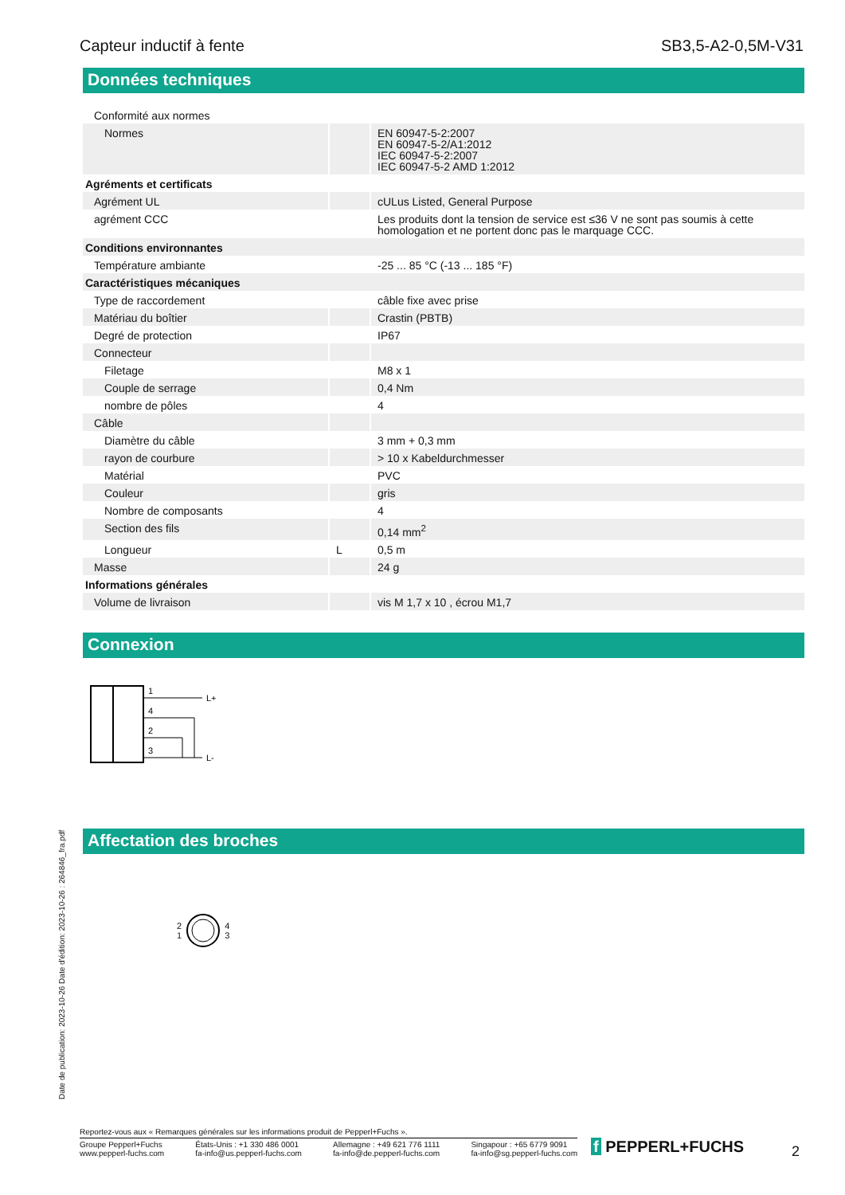Capteur inductif à fente SB3,5-A2-0,5M-V31
Données techniques
| Conformité aux normes | | |
| Normes | | EN 60947-5-2:2007 EN 60947-5-2/A1:2012 IEC 60947-5-2:2007 IEC 60947-5-2 AMD 1:2012 |
| Agréments et certificats | | |
| Agrément UL | | cULus Listed, General Purpose |
| agrément CCC | | Les produits dont la tension de service est ≤36 V ne sont pas soumis à cette homologation et ne portent donc pas le marquage CCC. |
| Conditions environnantes | | |
| Température ambiante | | -25 ... 85 °C (-13 ... 185 °F) |
| Caractéristiques mécaniques | | |
| Type de raccordement | | câble fixe avec prise |
| Matériau du boîtier | | Crastin (PBTB) |
| Degré de protection | | IP67 |
| Connecteur | | |
| Filetage | | M8 x 1 |
| Couple de serrage | | 0,4 Nm |
| nombre de pôles | | 4 |
| Câble | | |
| Diamètre du câble | | 3 mm + 0,3 mm |
| rayon de courbure | | > 10 x Kabeldurchmesser |
| Matérial | | PVC |
| Couleur | | gris |
| Nombre de composants | | 4 |
| Section des fils | | 0,14 mm<sup>2</sup> |
| Longueur | L | 0,5 m |
| Masse | | 24 g |
| Informations générales | | |
| Volume de livraison | | vis M 1,7 x 10 , écrou M1,7 |
Connexion
1
4
2
3
L+
L-
Affectation des broches
2
1 4
3
Date de publication: 2023-10-26 Date d'édition: 2023-10-26 : 264846_fra.pdf
Reportez-vous aux « Remarques générales sur les informations produit de Pepperl+Fuchs ».
Groupe Pepperl+Fuchs
www.pepperl-fuchs.com États-Unis : +1 330 486 0001
fa-info@us.pepperl-fuchs.com Allemagne : +49 621 776 1111
fa-info@de.pepperl-fuchs.com Singapour : +65 6779 9091
fa-info@sg.pepperl-fuchs.com
f PEPPERL+FUCHS 2